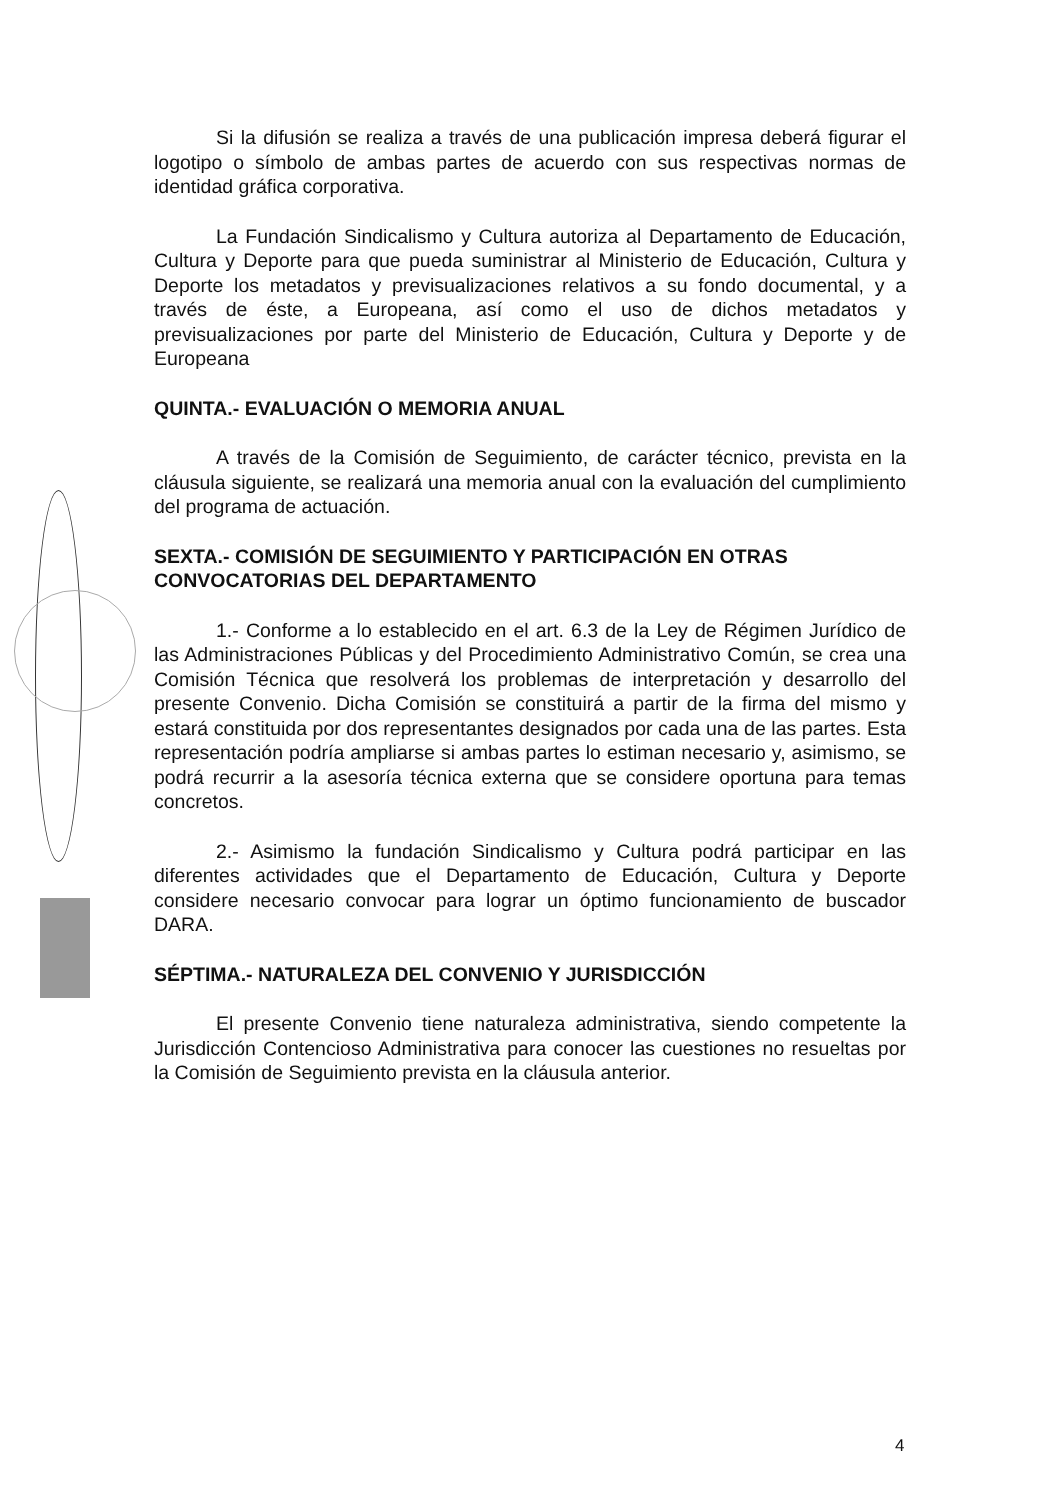Si la difusión se realiza a través de una publicación impresa deberá figurar el logotipo o símbolo de ambas partes de acuerdo con sus respectivas normas de identidad gráfica corporativa.
La Fundación Sindicalismo y Cultura autoriza al Departamento de Educación, Cultura y Deporte para que pueda suministrar al Ministerio de Educación, Cultura y Deporte los metadatos y previsualizaciones relativos a su fondo documental, y a través de éste, a Europeana, así como el uso de dichos metadatos y previsualizaciones por parte del Ministerio de Educación, Cultura y Deporte y de Europeana
QUINTA.- EVALUACIÓN O MEMORIA ANUAL
A través de la Comisión de Seguimiento, de carácter técnico, prevista en la cláusula siguiente, se realizará una memoria anual con la evaluación del cumplimiento del programa de actuación.
SEXTA.- COMISIÓN DE SEGUIMIENTO Y PARTICIPACIÓN EN OTRAS CONVOCATORIAS DEL DEPARTAMENTO
1.- Conforme a lo establecido en el art. 6.3 de la Ley de Régimen Jurídico de las Administraciones Públicas y del Procedimiento Administrativo Común, se crea una Comisión Técnica que resolverá los problemas de interpretación y desarrollo del presente Convenio. Dicha Comisión se constituirá a partir de la firma del mismo y estará constituida por dos representantes designados por cada una de las partes. Esta representación podría ampliarse si ambas partes lo estiman necesario y, asimismo, se podrá recurrir a la asesoría técnica externa que se considere oportuna para temas concretos.
2.- Asimismo la fundación Sindicalismo y Cultura podrá participar en las diferentes actividades que el Departamento de Educación, Cultura y Deporte considere necesario convocar para lograr un óptimo funcionamiento de buscador DARA.
SÉPTIMA.- NATURALEZA DEL CONVENIO Y JURISDICCIÓN
El presente Convenio tiene naturaleza administrativa, siendo competente la Jurisdicción Contencioso Administrativa para conocer las cuestiones no resueltas por la Comisión de Seguimiento prevista en la cláusula anterior.
4